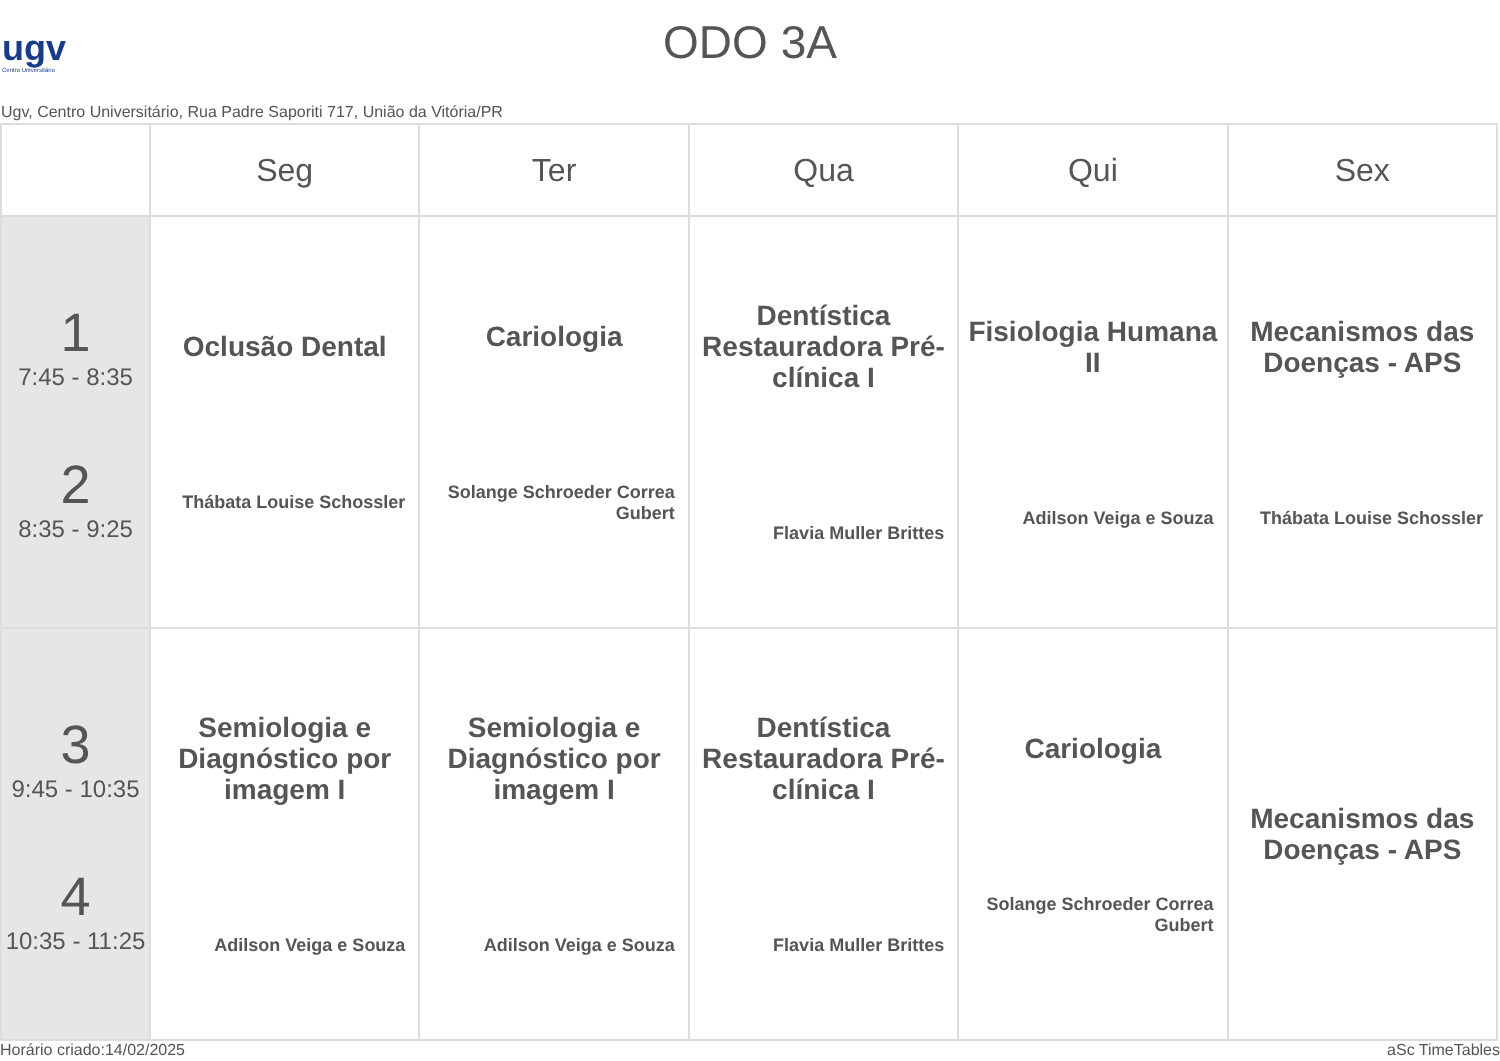ugv
Centro Universitário
ODO 3A
Ugv, Centro Universitário, Rua Padre Saporiti 717, União da Vitória/PR
| | Seg | Ter | Qua | Qui | Sex |
| --- | --- | --- | --- | --- | --- |
| 1 7:45 - 8:35 2 8:35 - 9:25 | Oclusão Dental Thábata Louise Schossler | Cariologia Solange Schroeder Correa Gubert | Dentística Restauradora Pré-clínica I Flavia Muller Brittes | Fisiologia Humana II Adilson Veiga e Souza | Mecanismos das Doenças - APS Thábata Louise Schossler |
| 3 9:45 - 10:35 4 10:35 - 11:25 | Semiologia e Diagnóstico por imagem I Adilson Veiga e Souza | Semiologia e Diagnóstico por imagem I Adilson Veiga e Souza | Dentística Restauradora Pré-clínica I Flavia Muller Brittes | Cariologia Solange Schroeder Correa Gubert | Mecanismos das Doenças - APS |
Horário criado:14/02/2025 aSc TimeTables